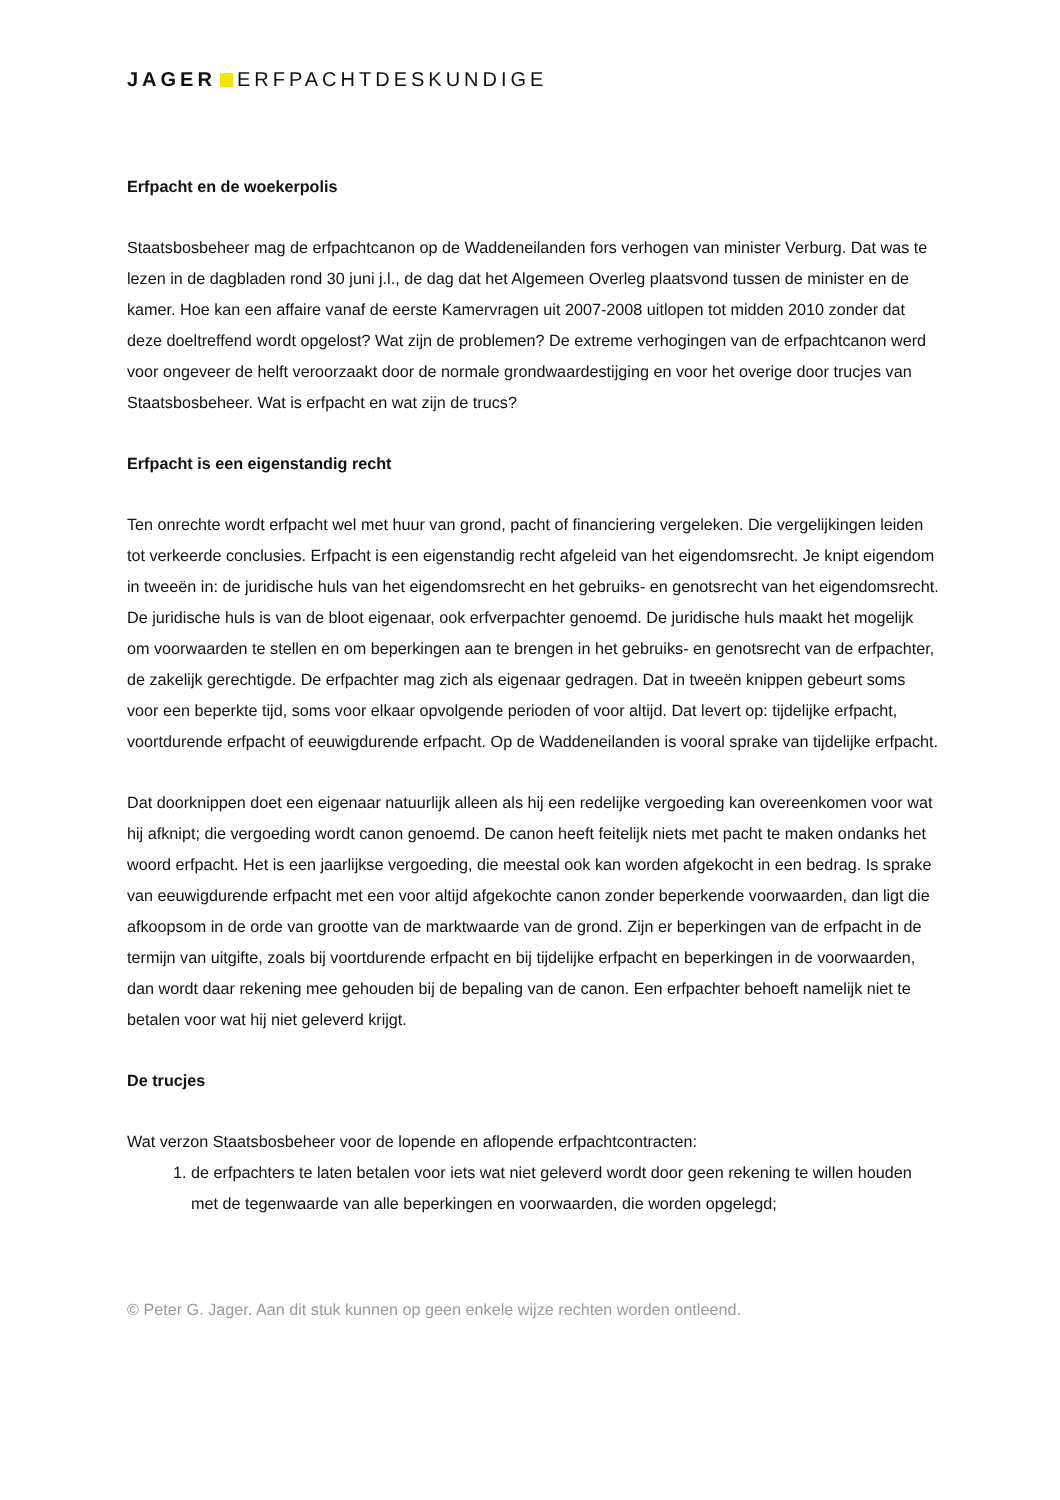JAGER ERFPACHTDESKUNDIGE
Erfpacht en de woekerpolis
Staatsbosbeheer mag de erfpachtcanon op de Waddeneilanden fors verhogen van minister Verburg. Dat was te lezen in de dagbladen rond 30 juni j.l., de dag dat het Algemeen Overleg plaatsvond tussen de minister en de kamer. Hoe kan een affaire vanaf de eerste Kamervragen uit 2007-2008 uitlopen tot midden 2010 zonder dat deze doeltreffend wordt opgelost? Wat zijn de problemen? De extreme verhogingen van de erfpachtcanon werd voor ongeveer de helft veroorzaakt door de normale grondwaardestijging en voor het overige door trucjes van Staatsbosbeheer. Wat is erfpacht en wat zijn de trucs?
Erfpacht is een eigenstandig recht
Ten onrechte wordt erfpacht wel met huur van grond, pacht of financiering vergeleken. Die vergelijkingen leiden tot verkeerde conclusies. Erfpacht is een eigenstandig recht afgeleid van het eigendomsrecht. Je knipt eigendom in tweeën in: de juridische huls van het eigendomsrecht en het gebruiks- en genotsrecht van het eigendomsrecht. De juridische huls is van de bloot eigenaar, ook erfverpachter genoemd. De juridische huls maakt het mogelijk om voorwaarden te stellen en om beperkingen aan te brengen in het gebruiks- en genotsrecht van de erfpachter, de zakelijk gerechtigde. De erfpachter mag zich als eigenaar gedragen. Dat in tweeën knippen gebeurt soms voor een beperkte tijd, soms voor elkaar opvolgende perioden of voor altijd. Dat levert op: tijdelijke erfpacht, voortdurende erfpacht of eeuwigdurende erfpacht. Op de Waddeneilanden is vooral sprake van tijdelijke erfpacht.
Dat doorknippen doet een eigenaar natuurlijk alleen als hij een redelijke vergoeding kan overeenkomen voor wat hij afknipt; die vergoeding wordt canon genoemd. De canon heeft feitelijk niets met pacht te maken ondanks het woord erfpacht. Het is een jaarlijkse vergoeding, die meestal ook kan worden afgekocht in een bedrag. Is sprake van eeuwigdurende erfpacht met een voor altijd afgekochte canon zonder beperkende voorwaarden, dan ligt die afkoopsom in de orde van grootte van de marktwaarde van de grond. Zijn er beperkingen van de erfpacht in de termijn van uitgifte, zoals bij voortdurende erfpacht en bij tijdelijke erfpacht en beperkingen in de voorwaarden, dan wordt daar rekening mee gehouden bij de bepaling van de canon. Een erfpachter behoeft namelijk niet te betalen voor wat hij niet geleverd krijgt.
De trucjes
Wat verzon Staatsbosbeheer voor de lopende en aflopende erfpachtcontracten:
1. de erfpachters te laten betalen voor iets wat niet geleverd wordt door geen rekening te willen houden met de tegenwaarde van alle beperkingen en voorwaarden, die worden opgelegd;
© Peter G. Jager. Aan dit stuk kunnen op geen enkele wijze rechten worden ontleend.